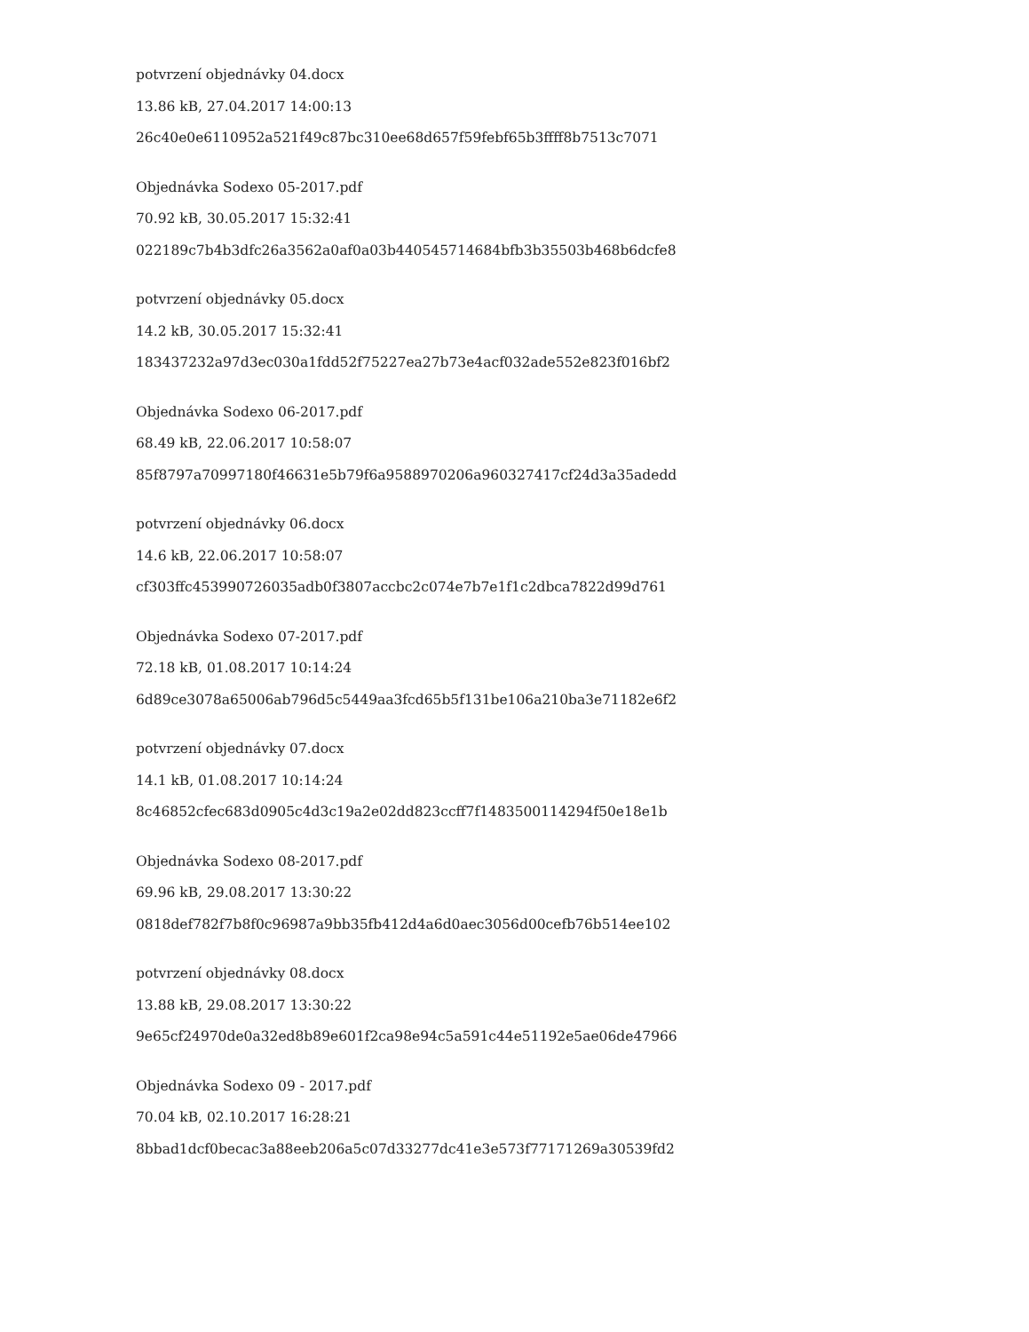potvrzení objednávky 04.docx
13.86 kB, 27.04.2017 14:00:13
26c40e0e6110952a521f49c87bc310ee68d657f59febf65b3ffff8b7513c7071
Objednávka Sodexo 05-2017.pdf
70.92 kB, 30.05.2017 15:32:41
022189c7b4b3dfc26a3562a0af0a03b440545714684bfb3b35503b468b6dcfe8
potvrzení objednávky 05.docx
14.2 kB, 30.05.2017 15:32:41
183437232a97d3ec030a1fdd52f75227ea27b73e4acf032ade552e823f016bf2
Objednávka Sodexo 06-2017.pdf
68.49 kB, 22.06.2017 10:58:07
85f8797a70997180f46631e5b79f6a9588970206a960327417cf24d3a35adedd
potvrzení objednávky 06.docx
14.6 kB, 22.06.2017 10:58:07
cf303ffc453990726035adb0f3807accbc2c074e7b7e1f1c2dbca7822d99d761
Objednávka Sodexo 07-2017.pdf
72.18 kB, 01.08.2017 10:14:24
6d89ce3078a65006ab796d5c5449aa3fcd65b5f131be106a210ba3e71182e6f2
potvrzení objednávky 07.docx
14.1 kB, 01.08.2017 10:14:24
8c46852cfec683d0905c4d3c19a2e02dd823ccff7f1483500114294f50e18e1b
Objednávka Sodexo 08-2017.pdf
69.96 kB, 29.08.2017 13:30:22
0818def782f7b8f0c96987a9bb35fb412d4a6d0aec3056d00cefb76b514ee102
potvrzení objednávky 08.docx
13.88 kB, 29.08.2017 13:30:22
9e65cf24970de0a32ed8b89e601f2ca98e94c5a591c44e51192e5ae06de47966
Objednávka Sodexo 09 - 2017.pdf
70.04 kB, 02.10.2017 16:28:21
8bbad1dcf0becac3a88eeb206a5c07d33277dc41e3e573f77171269a30539fd2